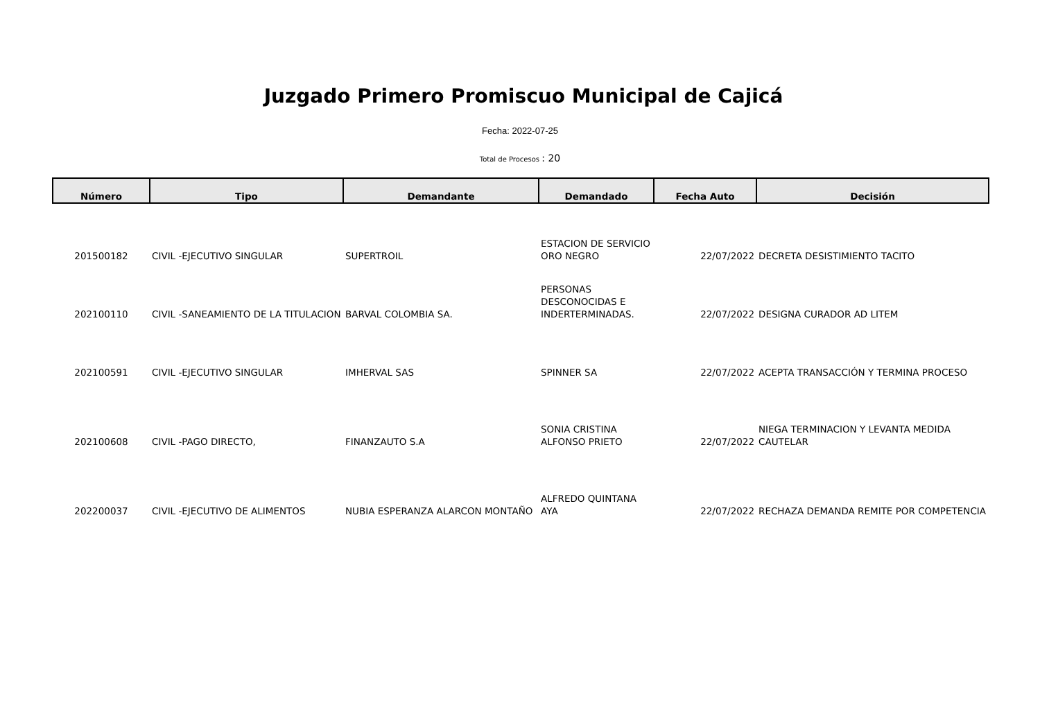Juzgado Primero Promiscuo Municipal de Cajicá
Fecha: 2022-07-25
Total de Procesos : 20
| Número | Tipo | Demandante | Demandado | Fecha Auto | Decisión |
| --- | --- | --- | --- | --- | --- |
| 201500182 | CIVIL -EJECUTIVO SINGULAR | SUPERTROIL | ESTACION DE SERVICIO ORO NEGRO | 22/07/2022 | DECRETA DESISTIMIENTO TACITO |
| 202100110 | CIVIL -SANEAMIENTO DE LA TITULACION | BARVAL COLOMBIA SA. | PERSONAS DESCONOCIDAS E INDERTERMINADAS. | 22/07/2022 | DESIGNA CURADOR AD LITEM |
| 202100591 | CIVIL -EJECUTIVO SINGULAR | IMHERVAL SAS | SPINNER SA | 22/07/2022 | ACEPTA TRANSACCIÓN Y TERMINA PROCESO |
| 202100608 | CIVIL -PAGO DIRECTO, | FINANZAUTO S.A | SONIA CRISTINA ALFONSO PRIETO | 22/07/2022 | NIEGA TERMINACION Y LEVANTA MEDIDA CAUTELAR |
| 202200037 | CIVIL -EJECUTIVO DE ALIMENTOS | NUBIA ESPERANZA ALARCON MONTAÑO | ALFREDO QUINTANA AYA | 22/07/2022 | RECHAZA DEMANDA REMITE POR COMPETENCIA |